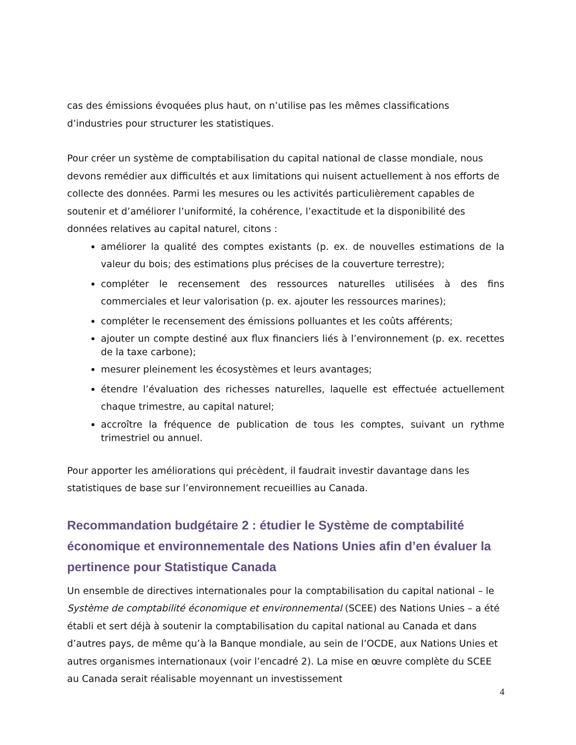cas des émissions évoquées plus haut, on n’utilise pas les mêmes classifications d’industries pour structurer les statistiques.
Pour créer un système de comptabilisation du capital national de classe mondiale, nous devons remédier aux difficultés et aux limitations qui nuisent actuellement à nos efforts de collecte des données. Parmi les mesures ou les activités particulièrement capables de soutenir et d’améliorer l’uniformité, la cohérence, l’exactitude et la disponibilité des données relatives au capital naturel, citons :
améliorer la qualité des comptes existants (p. ex. de nouvelles estimations de la valeur du bois; des estimations plus précises de la couverture terrestre);
compléter le recensement des ressources naturelles utilisées à des fins commerciales et leur valorisation (p. ex. ajouter les ressources marines);
compléter le recensement des émissions polluantes et les coûts afférents;
ajouter un compte destiné aux flux financiers liés à l’environnement (p. ex. recettes de la taxe carbone);
mesurer pleinement les écosystèmes et leurs avantages;
étendre l’évaluation des richesses naturelles, laquelle est effectuée actuellement chaque trimestre, au capital naturel;
accroître la fréquence de publication de tous les comptes, suivant un rythme trimestriel ou annuel.
Pour apporter les améliorations qui précèdent, il faudrait investir davantage dans les statistiques de base sur l’environnement recueillies au Canada.
Recommandation budgétaire 2 : étudier le Système de comptabilité économique et environnementale des Nations Unies afin d’en évaluer la pertinence pour Statistique Canada
Un ensemble de directives internationales pour la comptabilisation du capital national – le Système de comptabilité économique et environnemental (SCEE) des Nations Unies – a été établi et sert déjà à soutenir la comptabilisation du capital national au Canada et dans d’autres pays, de même qu’à la Banque mondiale, au sein de l’OCDE, aux Nations Unies et autres organismes internationaux (voir l’encadré 2). La mise en œuvre complète du SCEE au Canada serait réalisable moyennant un investissement
4